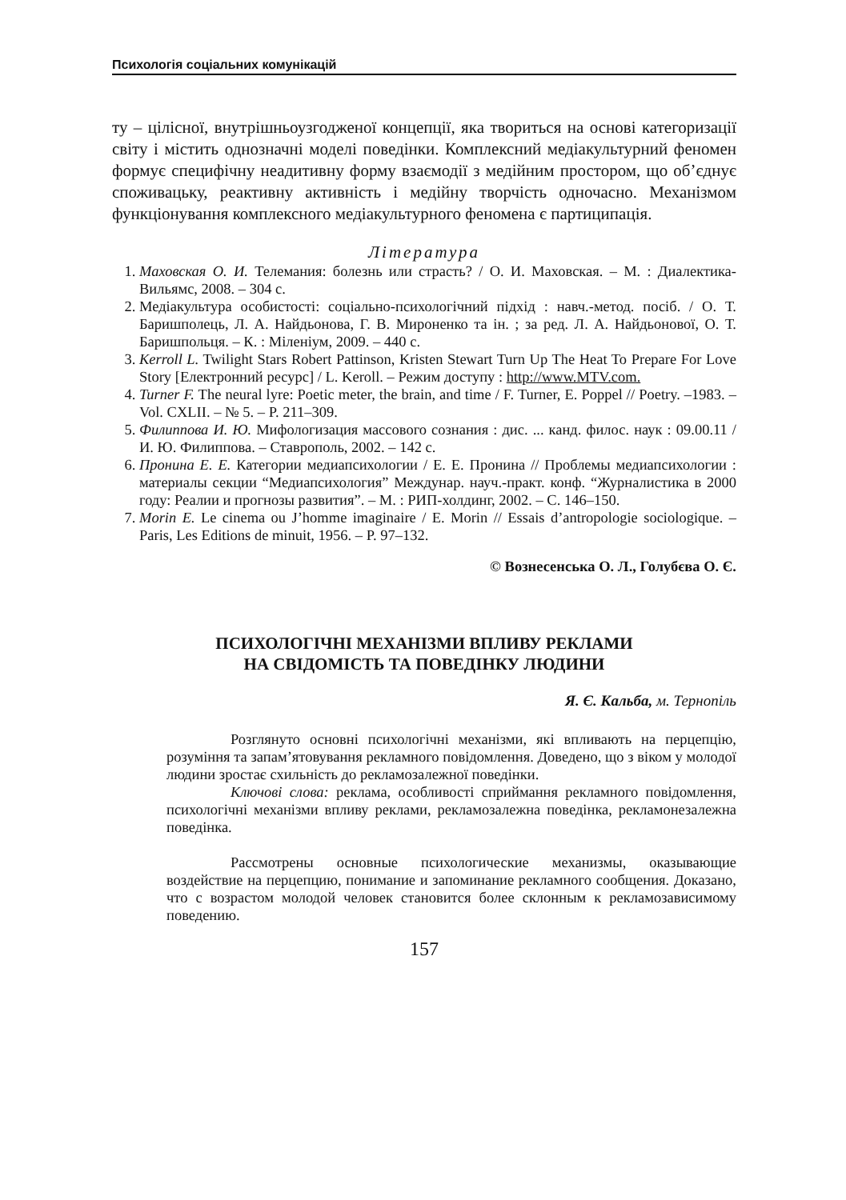Психологія соціальних комунікацій
ту – цілісної, внутрішньоузгодженої концепції, яка твориться на основі категоризації світу і містить однозначні моделі поведінки. Комплексний медіакультурний феномен формує специфічну неадитивну форму взаємодії з медійним простором, що об’єднує споживацьку, реактивну активність і медійну творчість одночасно. Механізмом функціонування комплексного медіакультурного феномена є партиципація.
Література
1. Маховская О. И. Телемания: болезнь или страсть? / О. И. Маховская. – М. : Диалектика-Вильямс, 2008. – 304 с.
2. Медіакультура особистості: соціально-психологічний підхід : навч.-метод. посіб. / О. Т. Баришполець, Л. А. Найдьонова, Г. В. Мироненко та ін. ; за ред. Л. А. Найдьонової, О. Т. Баришпольця. – К. : Міленіум, 2009. – 440 с.
3. Kerroll L. Twilight Stars Robert Pattinson, Kristen Stewart Turn Up The Heat To Prepare For Love Story [Електронний ресурс] / L. Keroll. – Режим доступу : http://www.MTV.com.
4. Turner F. The neural lyre: Poetic meter, the brain, and time / F. Turner, E. Poppel // Poetry. –1983. – Vol. CXLII. – № 5. – P. 211–309.
5. Филиппова И. Ю. Мифологизация массового сознания : дис. ... канд. филос. наук : 09.00.11 / И. Ю. Филиппова. – Ставрополь, 2002. – 142 с.
6. Пронина Е. Е. Категории медиапсихологии / Е. Е. Пронина // Проблемы медиапсихологии : материалы секции “Медиапсихология” Междунар. науч.-практ. конф. “Журналистика в 2000 году: Реалии и прогнозы развития”. – М. : РИП-холдинг, 2002. – С. 146–150.
7. Morin E. Le cinema ou J’homme imaginaire / E. Morin // Essais d’antropologie sociologique. – Paris, Les Editions de minuit, 1956. – P. 97–132.
© Вознесенська О. Л., Голубєва О. Є.
ПСИХОЛОГІЧНІ МЕХАНІЗМИ ВПЛИВУ РЕКЛАМИ
НА СВІДОМІСТЬ ТА ПОВЕДІНКУ ЛЮДИНИ
Я. Є. Кальба, м. Тернопіль
Розглянуто основні психологічні механізми, які впливають на перцепцію, розуміння та запам’ятовування рекламного повідомлення. Доведено, що з віком у молодої людини зростає схильність до рекламозалежної поведінки.
Ключові слова: реклама, особливості сприймання рекламного повідомлення, психологічні механізми впливу реклами, рекламозалежна поведінка, рекламонезалежна поведінка.
Рассмотрены основные психологические механизмы, оказывающие воздействие на перцепцию, понимание и запоминание рекламного сообщения. Доказано, что с возрастом молодой человек становится более склонным к рекламозависимому поведению.
157